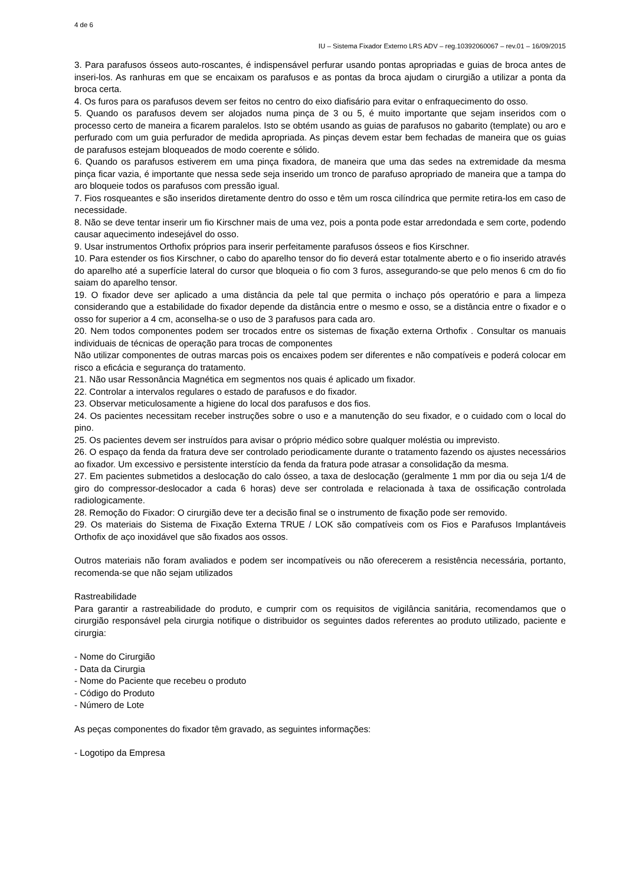4 de 6
IU – Sistema Fixador Externo LRS ADV – reg.10392060067 – rev.01 – 16/09/2015
3. Para parafusos ósseos auto-roscantes, é indispensável perfurar usando pontas apropriadas e guias de broca antes de inseri-los. As ranhuras em que se encaixam os parafusos e as pontas da broca ajudam o cirurgião a utilizar a ponta da broca certa.
4. Os furos para os parafusos devem ser feitos no centro do eixo diafisário para evitar o enfraquecimento do osso.
5. Quando os parafusos devem ser alojados numa pinça de 3 ou 5, é muito importante que sejam inseridos com o processo certo de maneira a ficarem paralelos. Isto se obtém usando as guias de parafusos no gabarito (template) ou aro e perfurado com um guia perfurador de medida apropriada. As pinças devem estar bem fechadas de maneira que os guias de parafusos estejam bloqueados de modo coerente e sólido.
6. Quando os parafusos estiverem em uma pinça fixadora, de maneira que uma das sedes na extremidade da mesma pinça ficar vazia, é importante que nessa sede seja inserido um tronco de parafuso apropriado de maneira que a tampa do aro bloqueie todos os parafusos com pressão igual.
7. Fios rosqueantes e são inseridos diretamente dentro do osso e têm um rosca cilíndrica que permite retira-los em caso de necessidade.
8. Não se deve tentar inserir um fio Kirschner mais de uma vez, pois a ponta pode estar arredondada e sem corte, podendo causar aquecimento indesejável do osso.
9. Usar instrumentos Orthofix próprios para inserir perfeitamente parafusos ósseos e fios Kirschner.
10. Para estender os fios Kirschner, o cabo do aparelho tensor do fio deverá estar totalmente aberto e o fio inserido através do aparelho até a superfície lateral do cursor que bloqueia o fio com 3 furos, assegurando-se que pelo menos 6 cm do fio saiam do aparelho tensor.
19. O fixador deve ser aplicado a uma distância da pele tal que permita o inchaço pós operatório e para a limpeza considerando que a estabilidade do fixador depende da distância entre o mesmo e osso, se a distância entre o fixador e o osso for superior a 4 cm, aconselha-se o uso de 3 parafusos para cada aro.
20. Nem todos componentes podem ser trocados entre os sistemas de fixação externa Orthofix . Consultar os manuais individuais de técnicas de operação para trocas de componentes
Não utilizar componentes de outras marcas pois os encaixes podem ser diferentes e não compatíveis e poderá colocar em risco a eficácia e segurança do tratamento.
21. Não usar Ressonância Magnética em segmentos nos quais é aplicado um fixador.
22. Controlar a intervalos regulares o estado de parafusos e do fixador.
23. Observar meticulosamente a higiene do local dos parafusos e dos fios.
24. Os pacientes necessitam receber instruções sobre o uso e a manutenção do seu fixador, e o cuidado com o local do pino.
25. Os pacientes devem ser instruídos para avisar o próprio médico sobre qualquer moléstia ou imprevisto.
26. O espaço da fenda da fratura deve ser controlado periodicamente durante o tratamento fazendo os ajustes necessários ao fixador. Um excessivo e persistente interstício da fenda da fratura pode atrasar a consolidação da mesma.
27. Em pacientes submetidos a deslocação do calo ósseo, a taxa de deslocação (geralmente 1 mm por dia ou seja 1/4 de giro do compressor-deslocador a cada 6 horas) deve ser controlada e relacionada à taxa de ossificação controlada radiologicamente.
28. Remoção do Fixador: O cirurgião deve ter a decisão final se o instrumento de fixação pode ser removido.
29. Os materiais do Sistema de Fixação Externa TRUE / LOK são compatíveis com os Fios e Parafusos Implantáveis Orthofix de aço inoxidável que são fixados aos ossos.
Outros materiais não foram avaliados e podem ser incompatíveis ou não oferecerem a resistência necessária, portanto, recomenda-se que não sejam utilizados
Rastreabilidade
Para garantir a rastreabilidade do produto, e cumprir com os requisitos de vigilância sanitária, recomendamos que o cirurgião responsável pela cirurgia notifique o distribuidor os seguintes dados referentes ao produto utilizado, paciente e cirurgia:
- Nome do Cirurgião
- Data da Cirurgia
- Nome do Paciente que recebeu o produto
- Código do Produto
- Número de Lote
As peças componentes do fixador têm gravado, as seguintes informações:
- Logotipo da Empresa